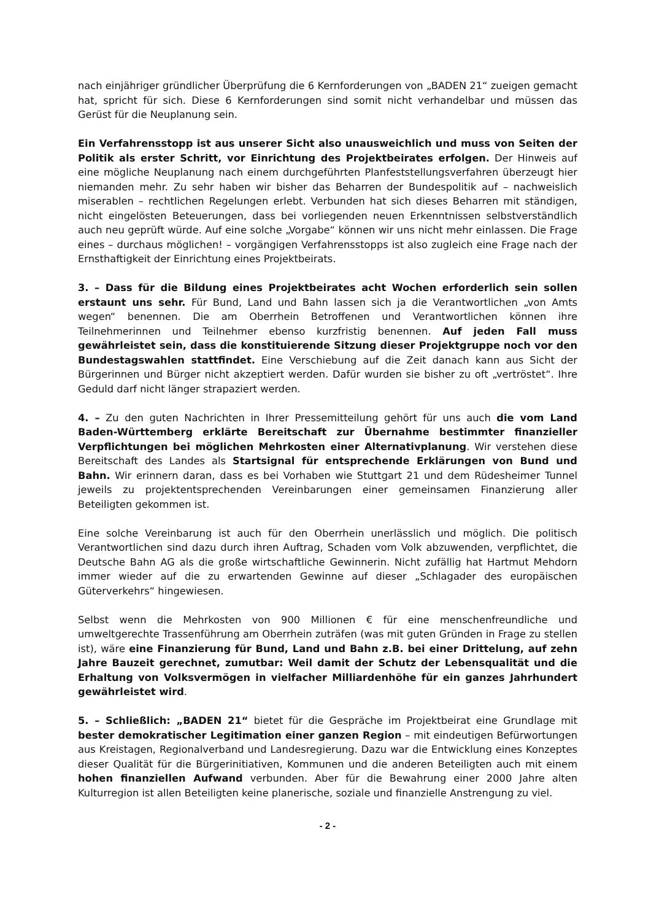nach einjähriger gründlicher Überprüfung die 6 Kernforderungen von „BADEN 21“ zueigen gemacht hat, spricht für sich. Diese 6 Kernforderungen sind somit nicht verhandelbar und müssen das Gerüst für die Neuplanung sein.
Ein Verfahrensstopp ist aus unserer Sicht also unausweichlich und muss von Seiten der Politik als erster Schritt, vor Einrichtung des Projektbeirates erfolgen. Der Hinweis auf eine mögliche Neuplanung nach einem durchgeführten Planfeststellungsverfahren überzeugt hier niemanden mehr. Zu sehr haben wir bisher das Beharren der Bundespolitik auf – nachweislich miserablen – rechtlichen Regelungen erlebt. Verbunden hat sich dieses Beharren mit ständigen, nicht eingelösten Beteuerungen, dass bei vorliegenden neuen Erkenntnissen selbstverständlich auch neu geprüft würde. Auf eine solche „Vorgabe“ können wir uns nicht mehr einlassen. Die Frage eines – durchaus möglichen! – vorgängigen Verfahrensstopps ist also zugleich eine Frage nach der Ernsthaftigkeit der Einrichtung eines Projektbeirats.
3. – Dass für die Bildung eines Projektbeirates acht Wochen erforderlich sein sollen erstaunt uns sehr. Für Bund, Land und Bahn lassen sich ja die Verantwortlichen „von Amts wegen“ benennen. Die am Oberrhein Betroffenen und Verantwortlichen können ihre Teilnehmerinnen und Teilnehmer ebenso kurzfristig benennen. Auf jeden Fall muss gewährleistet sein, dass die konstituierende Sitzung dieser Projektgruppe noch vor den Bundestagswahlen stattfindet. Eine Verschiebung auf die Zeit danach kann aus Sicht der Bürgerinnen und Bürger nicht akzeptiert werden. Dafür wurden sie bisher zu oft „vertröstet“. Ihre Geduld darf nicht länger strapaziert werden.
4. – Zu den guten Nachrichten in Ihrer Pressemitteilung gehört für uns auch die vom Land Baden-Württemberg erklärte Bereitschaft zur Übernahme bestimmter finanzieller Verpflichtungen bei möglichen Mehrkosten einer Alternativplanung. Wir verstehen diese Bereitschaft des Landes als Startsignal für entsprechende Erklärungen von Bund und Bahn. Wir erinnern daran, dass es bei Vorhaben wie Stuttgart 21 und dem Rüdesheimer Tunnel jeweils zu projektentsprechenden Vereinbarungen einer gemeinsamen Finanzierung aller Beteiligten gekommen ist.
Eine solche Vereinbarung ist auch für den Oberrhein unerlässlich und möglich. Die politisch Verantwortlichen sind dazu durch ihren Auftrag, Schaden vom Volk abzuwenden, verpflichtet, die Deutsche Bahn AG als die große wirtschaftliche Gewinnerin. Nicht zufällig hat Hartmut Mehdorn immer wieder auf die zu erwartenden Gewinne auf dieser „Schlagader des europäischen Güterverkehrs“ hingewiesen.
Selbst wenn die Mehrkosten von 900 Millionen € für eine menschenfreundliche und umweltgerechte Trassenführung am Oberrhein zuträfen (was mit guten Gründen in Frage zu stellen ist), wäre eine Finanzierung für Bund, Land und Bahn z.B. bei einer Drittelung, auf zehn Jahre Bauzeit gerechnet, zumutbar: Weil damit der Schutz der Lebensqualität und die Erhaltung von Volksvermögen in vielfacher Milliardenhöhe für ein ganzes Jahrhundert gewährleistet wird.
5. – Schließlich: „BADEN 21“ bietet für die Gespräche im Projektbeirat eine Grundlage mit bester demokratischer Legitimation einer ganzen Region – mit eindeutigen Befürwortungen aus Kreistagen, Regionalverband und Landesregierung. Dazu war die Entwicklung eines Konzeptes dieser Qualität für die Bürgerinitiativen, Kommunen und die anderen Beteiligten auch mit einem hohen finanziellen Aufwand verbunden. Aber für die Bewahrung einer 2000 Jahre alten Kulturregion ist allen Beteiligten keine planerische, soziale und finanzielle Anstrengung zu viel.
- 2 -